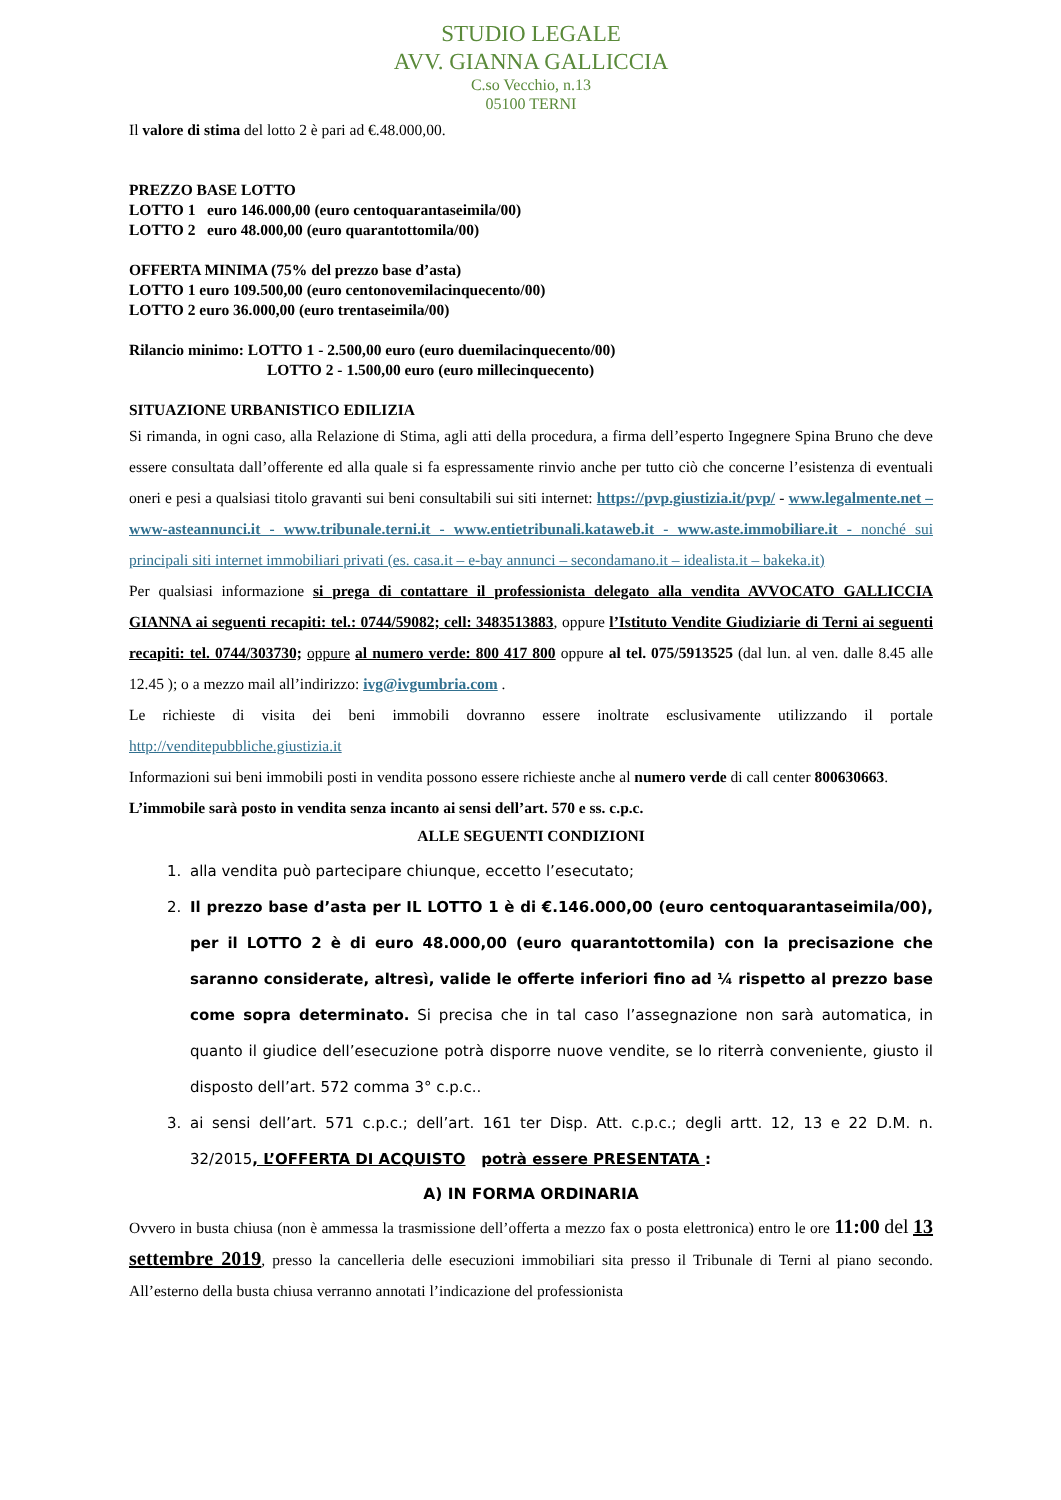STUDIO LEGALE
AVV. GIANNA GALLICCIA
C.so Vecchio, n.13
05100 TERNI
Il valore di stima del lotto 2 è pari ad €.48.000,00.
PREZZO BASE LOTTO
LOTTO 1 euro 146.000,00 (euro centoquarantaseimila/00)
LOTTO 2 euro 48.000,00 (euro quarantottomila/00)
OFFERTA MINIMA (75% del prezzo base d’asta)
LOTTO 1 euro 109.500,00 (euro centonovemilacinquecento/00)
LOTTO 2 euro 36.000,00 (euro trentaseimila/00)
Rilancio minimo: LOTTO 1 - 2.500,00 euro (euro duemilacinquecento/00)
LOTTO 2 - 1.500,00 euro (euro millecinquecento)
SITUAZIONE URBANISTICO EDILIZIA
Si rimanda, in ogni caso, alla Relazione di Stima, agli atti della procedura, a firma dell’esperto Ingegnere Spina Bruno che deve essere consultata dall’offerente ed alla quale si fa espressamente rinvio anche per tutto ciò che concerne l’esistenza di eventuali oneri e pesi a qualsiasi titolo gravanti sui beni consultabili sui siti internet: https://pvp.giustizia.it/pvp/ - www.legalmente.net – www-asteannunci.it - www.tribunale.terni.it - www.entietribunali.kataweb.it - www.aste.immobiliare.it - nonché sui principali siti internet immobiliari privati (es. casa.it – e-bay annunci – secondamano.it – idealista.it – bakeka.it)
Per qualsiasi informazione si prega di contattare il professionista delegato alla vendita AVVOCATO GALLICCIA GIANNA ai seguenti recapiti: tel.: 0744/59082; cell: 3483513883, oppure l’Istituto Vendite Giudiziarie di Terni ai seguenti recapiti: tel. 0744/303730; oppure al numero verde: 800 417 800 oppure al tel. 075/5913525 (dal lun. al ven. dalle 8.45 alle 12.45 ); o a mezzo mail all’indirizzo: ivg@ivgumbria.com .
Le richieste di visita dei beni immobili dovranno essere inoltrate esclusivamente utilizzando il portale http://venditepubbliche.giustizia.it
Informazioni sui beni immobili posti in vendita possono essere richieste anche al numero verde di call center 800630663.
L’immobile sarà posto in vendita senza incanto ai sensi dell’art. 570 e ss. c.p.c.
ALLE SEGUENTI CONDIZIONI
1. alla vendita può partecipare chiunque, eccetto l’esecutato;
2. Il prezzo base d’asta per IL LOTTO 1 è di €.146.000,00 (euro centoquarantaseimila/00), per il LOTTO 2 è di euro 48.000,00 (euro quarantottomila) con la precisazione che saranno considerate, altresì, valide le offerte inferiori fino ad ¼ rispetto al prezzo base come sopra determinato. Si precisa che in tal caso l’assegnazione non sarà automatica, in quanto il giudice dell’esecuzione potrà disporre nuove vendite, se lo riterrà conveniente, giusto il disposto dell’art. 572 comma 3° c.p.c..
3. ai sensi dell’art. 571 c.p.c.; dell’art. 161 ter Disp. Att. c.p.c.; degli artt. 12, 13 e 22 D.M. n. 32/2015, L’OFFERTA DI ACQUISTO potrà essere PRESENTATA :
A) IN FORMA ORDINARIA
Ovvero in busta chiusa (non è ammessa la trasmissione dell’offerta a mezzo fax o posta elettronica) entro le ore 11:00 del 13 settembre 2019, presso la cancelleria delle esecuzioni immobiliari sita presso il Tribunale di Terni al piano secondo. All’esterno della busta chiusa verranno annotati l’indicazione del professionista